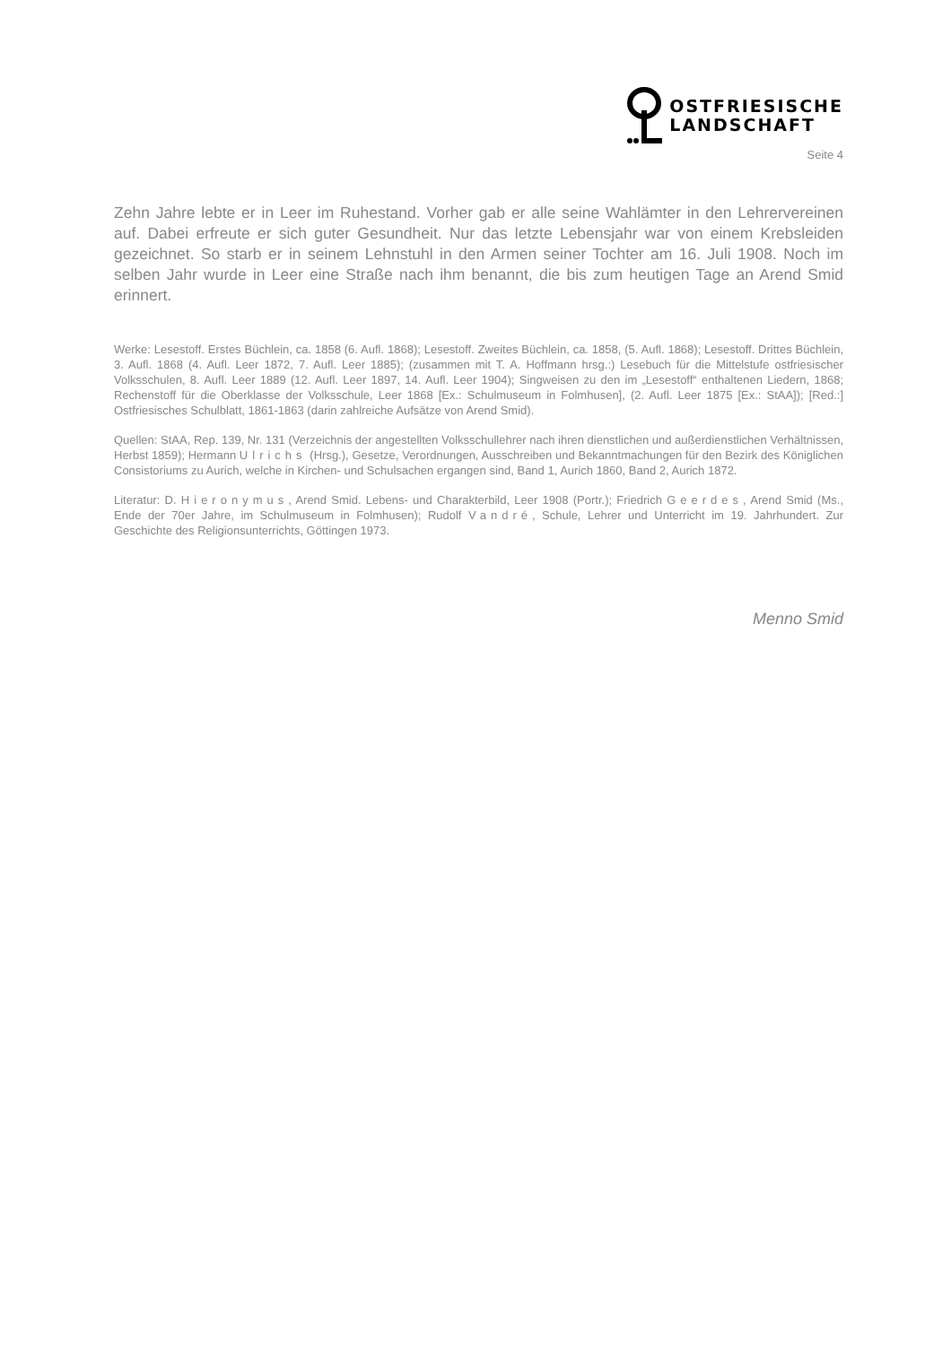OSTFRIESISCHE
LANDSCHAFT
Seite 4
Zehn Jahre lebte er in Leer im Ruhestand. Vorher gab er alle seine Wahlämter in den Lehrervereinen auf. Dabei erfreute er sich guter Gesundheit. Nur das letzte Lebensjahr war von einem Krebsleiden gezeichnet. So starb er in seinem Lehnstuhl in den Armen seiner Tochter am 16. Juli 1908. Noch im selben Jahr wurde in Leer eine Straße nach ihm benannt, die bis zum heutigen Tage an Arend Smid erinnert.
Werke: Lesestoff. Erstes Büchlein, ca. 1858 (6. Aufl. 1868); Lesestoff. Zweites Büchlein, ca. 1858, (5. Aufl. 1868); Lesestoff. Drittes Büchlein, 3. Aufl. 1868 (4. Aufl. Leer 1872, 7. Aufl. Leer 1885); (zusammen mit T. A. Hoffmann hrsg.:) Lesebuch für die Mittelstufe ostfriesischer Volksschulen, 8. Aufl. Leer 1889 (12. Aufl. Leer 1897, 14. Aufl. Leer 1904); Singweisen zu den im „Lesestoff“ enthaltenen Liedern, 1868; Rechenstoff für die Oberklasse der Volksschule, Leer 1868 [Ex.: Schulmuseum in Folmhusen], (2. Aufl. Leer 1875 [Ex.: StAA]); [Red.:] Ostfriesisches Schulblatt, 1861-1863 (darin zahlreiche Aufsätze von Arend Smid).
Quellen: StAA, Rep. 139, Nr. 131 (Verzeichnis der angestellten Volksschullehrer nach ihren dienstlichen und außerdienstlichen Verhältnissen, Herbst 1859); Hermann Ulrichs (Hrsg.), Gesetze, Verordnungen, Ausschreiben und Bekanntmachungen für den Bezirk des Königlichen Consistoriums zu Aurich, welche in Kirchen- und Schulsachen ergangen sind, Band 1, Aurich 1860, Band 2, Aurich 1872.
Literatur: D. Hieronymus, Arend Smid. Lebens- und Charakterbild, Leer 1908 (Portr.); Friedrich Geerdes, Arend Smid (Ms., Ende der 70er Jahre, im Schulmuseum in Folmhusen); Rudolf Vandré, Schule, Lehrer und Unterricht im 19. Jahrhundert. Zur Geschichte des Religionsunterrichts, Göttingen 1973.
Menno Smid